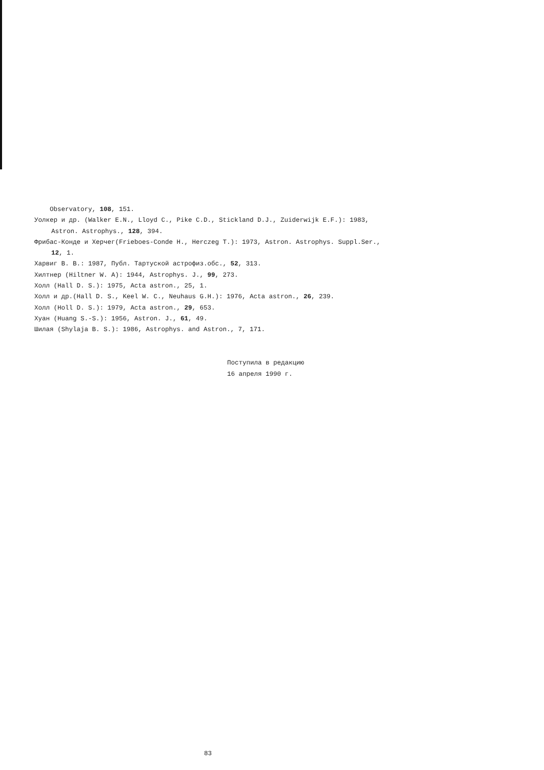Observatory, 108, 151.
Уолкер и др. (Walker E.N., Lloyd C., Pike C.D., Stickland D.J., Zuiderwijk E.F.): 1983, Astron. Astrophys., 128, 394.
Фрибас-Конде и Херчег(Frieboes-Conde H., Herczeg T.): 1973, Astron. Astrophys. Suppl.Ser., 12, 1.
Харвиг В. В.: 1987, Публ. Тартуской астрофиз.обс., 52, 313.
Хилтнер (Hiltner W. A): 1944, Astrophys. J., 99, 273.
Холл (Hall D. S.): 1975, Acta astron., 25, 1.
Холл и др.(Hall D. S., Keel W. C., Neuhaus G.H.): 1976, Acta astron., 26, 239.
Холл (Holl D. S.): 1979, Acta astron., 29, 653.
Хуан (Huang S.-S.): 1956, Astron. J., 61, 49.
Шилая (Shylaja B. S.): 1986, Astrophys. and Astron., 7, 171.
Поступила в редакцию
16 апреля 1990 г.
83